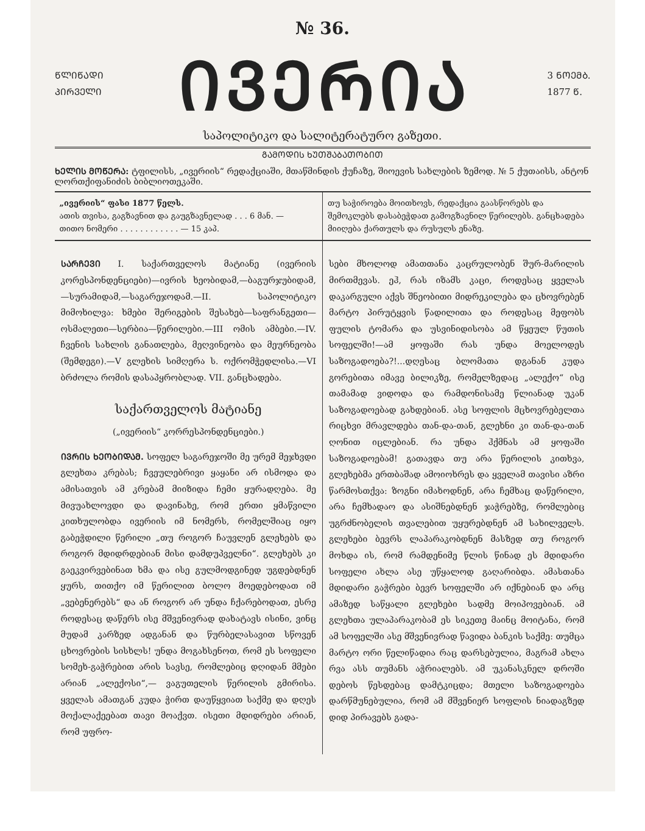№ 36.
ᲬᲚᲘᲬᲐᲓᲘ
ᲞᲘᲠᲕᲔᲚᲘ
ᲘᲕᲔᲠᲘᲐ
3 ᲜᲝᲔᲛᲑ.
1877 Წ.
საპოლიტიკო და სალიტერატურო გაზეთი.
ᲒᲐᲛᲝᲓᲘᲡ ᲮᲣᲗᲨᲐᲑᲐᲗᲝᲑᲘᲗ
ᲮᲔᲚᲘᲡ ᲛᲝᲬᲔᲠᲐ: ტფილისს, „ივერიის“ რედაქციაში, მთაწმინდის ქუჩაზე, შიოევის სახლების ზემოდ. № 5 ქუთაისს, ანტონ ლორთქიფანიძის ბიბლიოთეკაში.
„ივერიის“ ფასი 1877 წელს.
ათის თვისა, გაგზავნით და გაუგზავნელად . . . 6 მან. —
თითო ნომერი . . . . . . . . . . . . — 15 კაპ.
თუ საჭიროება მოითხოვს, რედაქცია გაასწორებს და შემოკლებს დასაბეჭდათ გამოგზავნილ წერილებს. განცხადება მიიღება ქართულს და რუსულს ენაზე.
ᲡᲐᲠᲩᲔᲕᲘ I. საქართველოს მატიანე (ივერიის კორესპონდენციები)—ივრის ხეობიდამ,—ბაგურჯუბიდამ,—სურამიდამ,—საგარეჯოდამ.—II. საპოლიტიკო მიმოხილვა: ხმები შერიგების შესახებ—საფრანგეთი—ოსმალეთი—სერბია—წერილები.—III ომის ამბები.—IV. ჩვენის სახლის განათლება, მეღვინეობა და მეურნეობა (შემდეგი).—V გლეხის სიმღერა ს. ოქრომჭედლისა.—VI ბრძოლა რომის დასაპყრობლად. VII. განცხადება.
საქართველოს მატიანე
(„ივერიის“ კორრესპონდენციები.)
ᲘᲕᲠᲘᲡ ᲮᲔᲝᲑᲘᲓᲐᲛ. სოფელ საგარეჯოში მე ურემ მეჯხვდი გლეხთა კრებას; ჩვეულებრივი ყაყანი არ ისმოდა და ამისათვის ამ კრებამ მიიზიდა ჩემი ყურადღება. მე მივუახლოვდი და დავინახე, რომ ერთი ყმაწვილი კითხულობდა ივერიის იმ ნომერს, რომელშიაც იყო გაბეჭდილი წერილი „თუ როგორ ჩაუვლენ გლეხებს და როგორ მდიდრდებიან მისი დამდუპველნი“. გლეხებს კი გაეკვირვებინათ ხმა და ისე გულმოდგინედ უგდებდნენ ყურს, თითქო იმ წერილით ბოლო მოედებოდათ იმ „ვებენერებს“ და ან როგორ არ უნდა ჩქარებოდათ, ესრე როდესაც დაწერს ისე მშვენივრად დახატავს ისინი, ვინც მუდამ კარზედ ადგანან და წურბელასავით სწოვენ ცხოვრების სისხლს! უნდა მოგახსენოთ, რომ ეს სოფელი სომეხ-გაჭრებით არის სავსე, რომლებიც დღიდან მმები არიან „ალექოსი“,— ვაგუთელის წერილის გმირისა. ყველას ამათგან კუდა ჭირთ დაუწყვიათ საქმე და დღეს მოქალაქეებათ თავი მოაქვთ. ისეთი მდიდრები არიან, რომ უფრო-
სები მხოლოდ ამათთანა კაცრულობენ შურ-მარილის მირთმევას. ეჰ, რას იზამს კაცი, როდესაც ყველას დაკარგული აქვს შნეობითი მიდრეკილება და ცხოვრებენ მარტო პირუტყვის წადილითა და როდესაც მეფობს ფულის ტომარა და უსვინიდისობა ამ წყეულ წუთის სოფელში!—ამ ყოფაში რას უნდა მოელოდეს საზოგადოება?!...დღესაც ბლომათა დგანან კუდა გორებითა იმავე ბილიკზე, რომელზედაც „ალექო“ ისე თამამად ვიდოდა და რამდონისამე წლიანად უკან საზოგადოებად გახდებიან. ასე სოფლის მცხოვრებელთა რიცხვი მრავლდება თან-და-თან, გლეხნი კი თან-და-თან ღონით იცლებიან. რა უნდა ჰქმნას ამ ყოფაში საზოგადოებამ! გათავდა თუ არა წერილის კითხვა, გლეხებმა ერთბაშად ამოიოხრეს და ყველამ თავისი აზრი წარმოსთქვა: ზოგნი იმახოდნენ, არა ჩემხაც დაწერილი, არა ჩემხადაო და ასიშნებდნენ ჯაჭრებზე, რომლებიც უგრძნობელის თვალებით უყურებდნენ ამ სახილველს. გლეხები ბევრს ლაპარაკობდნენ მასზედ თუ როგორ მოხდა ის, რომ რამდენიმე წლის წინად ეს მდიდარი სოფელი ახლა ასე უწყალოდ გაღარიბდა. ამასთანა მდიდარი გაჭრები ბევრ სოფელში არ იქნებიან და არც ამაზედ საწყალი გლეხები სადმე მოიპოვებიან. ამ გლეხთა ულაპარაკობამ ეს სიკეთე მაინც მოიტანა, რომ ამ სოფელში ასე მშვენივრად წავიდა ბანკის საქმე: თუმცა მარტო ორი წელიწადია რაც დარსებულია, მაგრამ ახლა რვა ასს თუმანს აჭრიალებს. ამ უკანასკნელ დროში დებოს წესდებაც დამტკიცდა; მთელი საზოგადოება დარწმუნებულია, რომ ამ მშვენიერ სოფლის ნიადაგზედ დიდ პირავებს გადა-